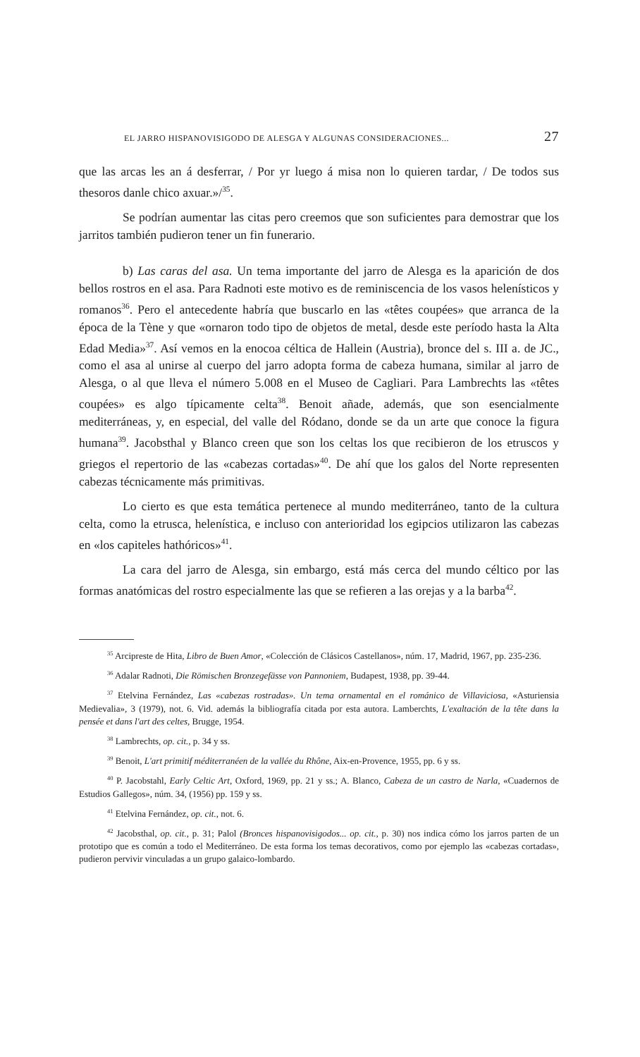EL JARRO HISPANOVISIGODO DE ALESGA Y ALGUNAS CONSIDERACIONES... 27
que las arcas les an á desferrar, / Por yr luego á misa non lo quieren tardar, / De todos sus thesoros danle chico axuar.»/<sup>35</sup>.
Se podrían aumentar las citas pero creemos que son suficientes para demostrar que los jarritos también pudieron tener un fin funerario.
b) Las caras del asa. Un tema importante del jarro de Alesga es la aparición de dos bellos rostros en el asa. Para Radnoti este motivo es de reminiscencia de los vasos helenísticos y romanos<sup>36</sup>. Pero el antecedente habría que buscarlo en las «têtes coupées» que arranca de la época de la Tène y que «ornaron todo tipo de objetos de metal, desde este período hasta la Alta Edad Media»<sup>37</sup>. Así vemos en la enocoa céltica de Hallein (Austria), bronce del s. III a. de JC., como el asa al unirse al cuerpo del jarro adopta forma de cabeza humana, similar al jarro de Alesga, o al que lleva el número 5.008 en el Museo de Cagliari. Para Lambrechts las «têtes coupées» es algo típicamente celta<sup>38</sup>. Benoit añade, además, que son esencialmente mediterráneas, y, en especial, del valle del Ródano, donde se da un arte que conoce la figura humana<sup>39</sup>. Jacobsthal y Blanco creen que son los celtas los que recibieron de los etruscos y griegos el repertorio de las «cabezas cortadas»<sup>40</sup>. De ahí que los galos del Norte representen cabezas técnicamente más primitivas.
Lo cierto es que esta temática pertenece al mundo mediterráneo, tanto de la cultura celta, como la etrusca, helenística, e incluso con anterioridad los egipcios utilizaron las cabezas en «los capiteles hathóricos»<sup>41</sup>.
La cara del jarro de Alesga, sin embargo, está más cerca del mundo céltico por las formas anatómicas del rostro especialmente las que se refieren a las orejas y a la barba<sup>42</sup>.
<sup>35</sup> Arcipreste de Hita, Libro de Buen Amor, «Colección de Clásicos Castellanos», núm. 17, Madrid, 1967, pp. 235-236.
<sup>36</sup> Adalar Radnoti, Die Römischen Bronzegefässe von Pannoniem, Budapest, 1938, pp. 39-44.
<sup>37</sup> Etelvina Fernández, Las «cabezas rostradas». Un tema ornamental en el románico de Villaviciosa, «Asturiensia Medievalia», 3 (1979), not. 6. Vid. además la bibliografía citada por esta autora. Lamberchts, L'exaltación de la tête dans la pensée et dans l'art des celtes, Brugge, 1954.
<sup>38</sup> Lambrechts, op. cit., p. 34 y ss.
<sup>39</sup> Benoit, L'art primitif méditerranéen de la vallée du Rhône, Aix-en-Provence, 1955, pp. 6 y ss.
<sup>40</sup> P. Jacobstahl, Early Celtic Art, Oxford, 1969, pp. 21 y ss.; A. Blanco, Cabeza de un castro de Narla, «Cuadernos de Estudios Gallegos», núm. 34, (1956) pp. 159 y ss.
<sup>41</sup> Etelvina Fernández, op. cit., not. 6.
<sup>42</sup> Jacobsthal, op. cit., p. 31; Palol (Bronces hispanovisigodos... op. cit., p. 30) nos indica cómo los jarros parten de un prototipo que es común a todo el Mediterráneo. De esta forma los temas decorativos, como por ejemplo las «cabezas cortadas», pudieron pervivir vinculadas a un grupo galaico-lombardo.